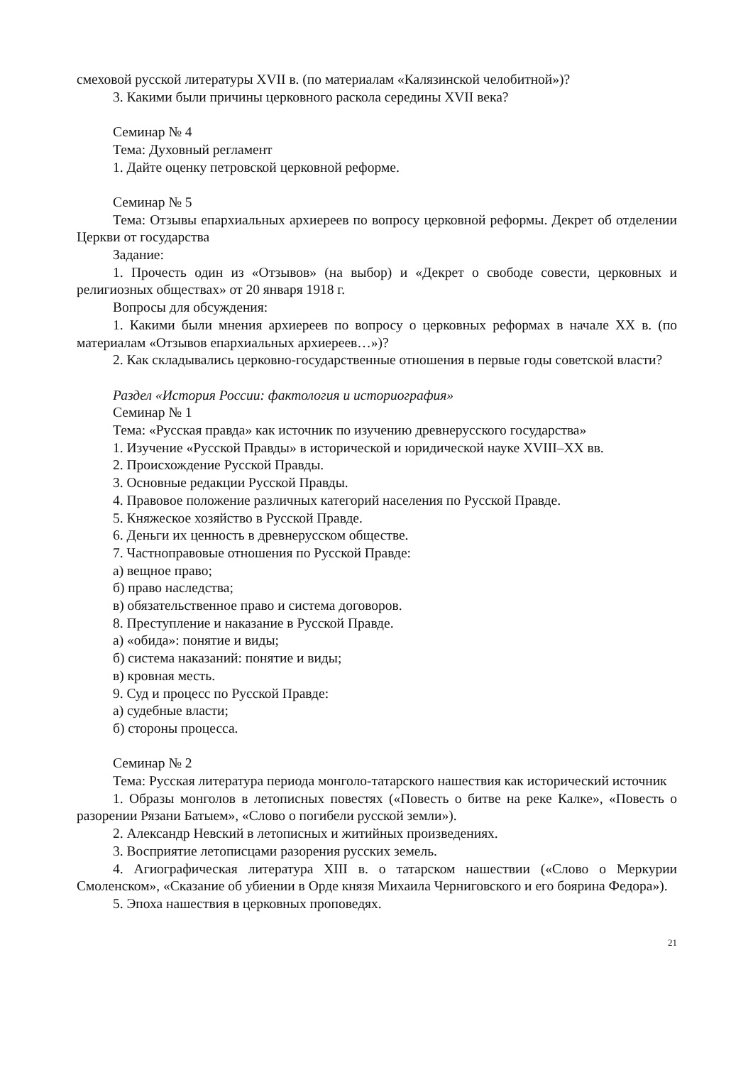смеховой русской литературы XVII в. (по материалам «Калязинской челобитной»)?
3. Какими были причины церковного раскола середины XVII века?
Семинар № 4
Тема: Духовный регламент
1. Дайте оценку петровской церковной реформе.
Семинар № 5
Тема: Отзывы епархиальных архиереев по вопросу церковной реформы. Декрет об отделении Церкви от государства
Задание:
1. Прочесть один из «Отзывов» (на выбор) и «Декрет о свободе совести, церковных и религиозных обществах» от 20 января 1918 г.
Вопросы для обсуждения:
1. Какими были мнения архиереев по вопросу о церковных реформах в начале XX в. (по материалам «Отзывов епархиальных архиереев…»)?
2. Как складывались церковно-государственные отношения в первые годы советской власти?
Раздел «История России: фактология и историография»
Семинар № 1
Тема: «Русская правда» как источник по изучению древнерусского государства»
1. Изучение «Русской Правды» в исторической и юридической науке XVIII–XX вв.
2. Происхождение Русской Правды.
3. Основные редакции Русской Правды.
4. Правовое положение различных категорий населения по Русской Правде.
5. Княжеское хозяйство в Русской Правде.
6. Деньги их ценность в древнерусском обществе.
7. Частноправовые отношения по Русской Правде:
а) вещное право;
б) право наследства;
в) обязательственное право и система договоров.
8. Преступление и наказание в Русской Правде.
а) «обида»: понятие и виды;
б) система наказаний: понятие и виды;
в) кровная месть.
9. Суд и процесс по Русской Правде:
а) судебные власти;
б) стороны процесса.
Семинар № 2
Тема: Русская литература периода монголо-татарского нашествия как исторический источник
1. Образы монголов в летописных повестях («Повесть о битве на реке Калке», «Повесть о разорении Рязани Батыем», «Слово о погибели русской земли»).
2. Александр Невский в летописных и житийных произведениях.
3. Восприятие летописцами разорения русских земель.
4. Агиографическая литература XIII в. о татарском нашествии («Слово о Меркурии Смоленском», «Сказание об убиении в Орде князя Михаила Черниговского и его боярина Федора»).
5. Эпоха нашествия в церковных проповедях.
21